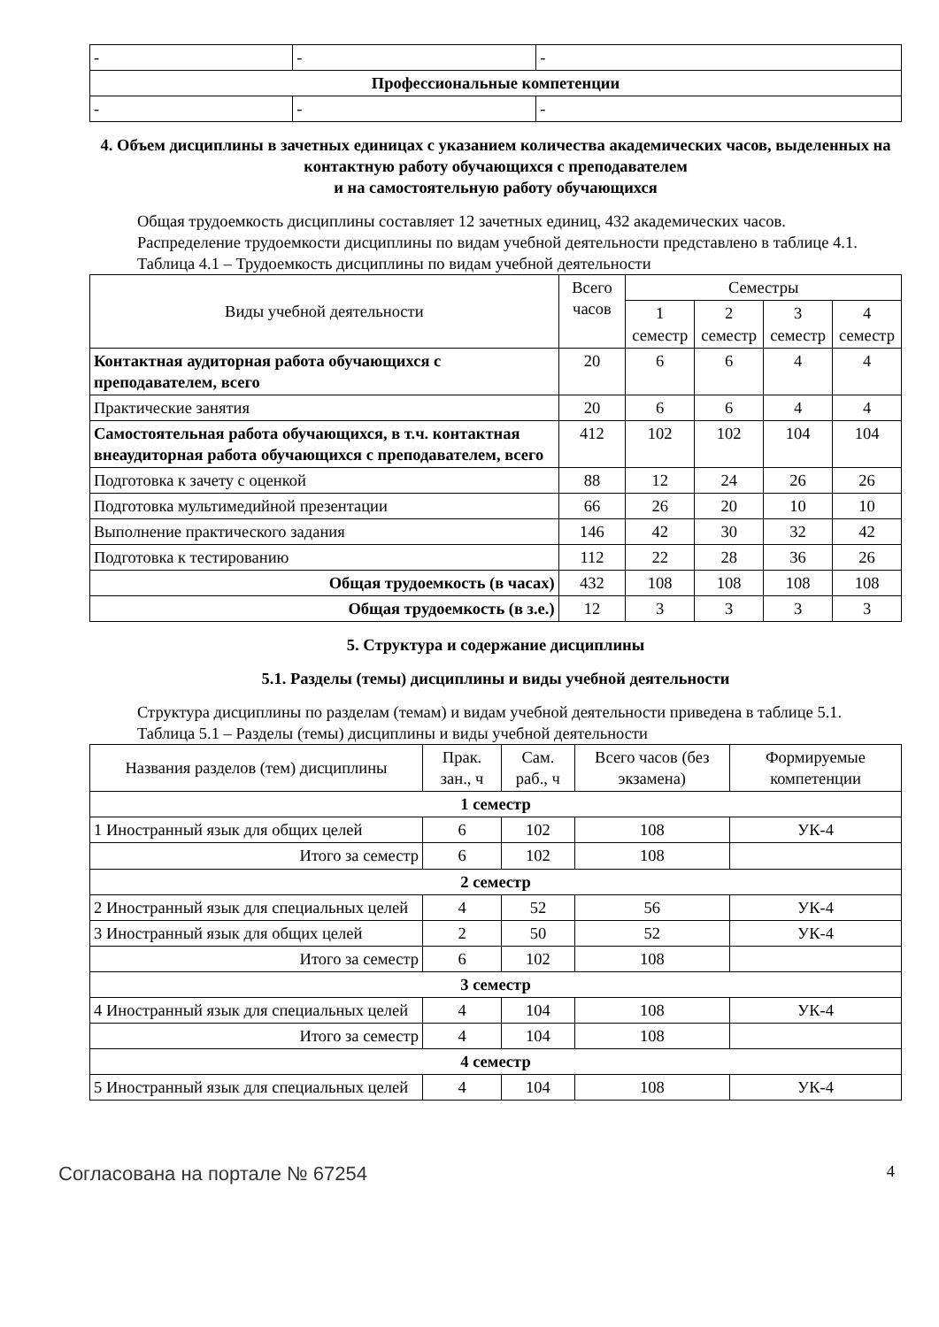| - | - | - |
| Профессиональные компетенции | | |
| - | - | - |
4. Объем дисциплины в зачетных единицах с указанием количества академических часов, выделенных на контактную работу обучающихся с преподавателем
и на самостоятельную работу обучающихся
Общая трудоемкость дисциплины составляет 12 зачетных единиц, 432 академических часов.
Распределение трудоемкости дисциплины по видам учебной деятельности представлено в таблице 4.1.
Таблица 4.1 – Трудоемкость дисциплины по видам учебной деятельности
| Виды учебной деятельности | Всего часов | Семестры | | | |
| --- | --- | --- | --- | --- | --- |
| | | 1 семестр | 2 семестр | 3 семестр | 4 семестр |
| Контактная аудиторная работа обучающихся с преподавателем, всего | 20 | 6 | 6 | 4 | 4 |
| Практические занятия | 20 | 6 | 6 | 4 | 4 |
| Самостоятельная работа обучающихся, в т.ч. контактная внеаудиторная работа обучающихся с преподавателем, всего | 412 | 102 | 102 | 104 | 104 |
| Подготовка к зачету с оценкой | 88 | 12 | 24 | 26 | 26 |
| Подготовка мультимедийной презентации | 66 | 26 | 20 | 10 | 10 |
| Выполнение практического задания | 146 | 42 | 30 | 32 | 42 |
| Подготовка к тестированию | 112 | 22 | 28 | 36 | 26 |
| Общая трудоемкость (в часах) | 432 | 108 | 108 | 108 | 108 |
| Общая трудоемкость (в з.е.) | 12 | 3 | 3 | 3 | 3 |
5. Структура и содержание дисциплины
5.1. Разделы (темы) дисциплины и виды учебной деятельности
Структура дисциплины по разделам (темам) и видам учебной деятельности приведена в таблице 5.1.
Таблица 5.1 – Разделы (темы) дисциплины и виды учебной деятельности
| Названия разделов (тем) дисциплины | Прак. зан., ч | Сам. раб., ч | Всего часов (без экзамена) | Формируемые компетенции |
| --- | --- | --- | --- | --- |
| 1 семестр | | | | |
| 1 Иностранный язык для общих целей | 6 | 102 | 108 | УК-4 |
| Итого за семестр | 6 | 102 | 108 | |
| 2 семестр | | | | |
| 2 Иностранный язык для специальных целей | 4 | 52 | 56 | УК-4 |
| 3 Иностранный язык для общих целей | 2 | 50 | 52 | УК-4 |
| Итого за семестр | 6 | 102 | 108 | |
| 3 семестр | | | | |
| 4 Иностранный язык для специальных целей | 4 | 104 | 108 | УК-4 |
| Итого за семестр | 4 | 104 | 108 | |
| 4 семестр | | | | |
| 5 Иностранный язык для специальных целей | 4 | 104 | 108 | УК-4 |
Согласована на портале № 67254 4